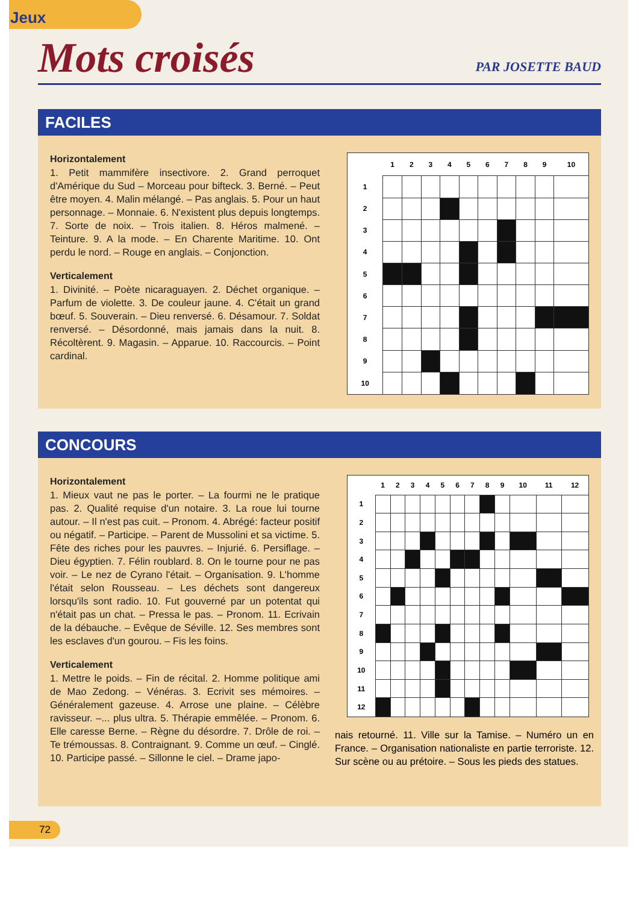Jeux
Mots croisés
PAR JOSETTE BAUD
FACILES
Horizontalement
1. Petit mammifère insectivore. 2. Grand perroquet d'Amérique du Sud – Morceau pour bifteck. 3. Berné. – Peut être moyen. 4. Malin mélangé. – Pas anglais. 5. Pour un haut personnage. – Monnaie. 6. N'existent plus depuis longtemps. 7. Sorte de noix. – Trois italien. 8. Héros malmené. – Teinture. 9. A la mode. – En Charente Maritime. 10. Ont perdu le nord. – Rouge en anglais. – Conjonction.
Verticalement
1. Divinité. – Poète nicaraguayen. 2. Déchet organique. – Parfum de violette. 3. De couleur jaune. 4. C'était un grand bœuf. 5. Souverain. – Dieu renversé. 6. Désamour. 7. Soldat renversé. – Désordonné, mais jamais dans la nuit. 8. Récoltèrent. 9. Magasin. – Apparue. 10. Raccourcis. – Point cardinal.
| | 1 | 2 | 3 | 4 | 5 | 6 | 7 | 8 | 9 | 10 |
| --- | --- | --- | --- | --- | --- | --- | --- | --- | --- | --- |
| 1 | | | | | | | | | | |
| 2 | | | | | | | | | | |
| 3 | | | | | | | | | | |
| 4 | | | | | | | | | | |
| 5 | | | | | | | | | | |
| 6 | | | | | | | | | | |
| 7 | | | | | | | | | | |
| 8 | | | | | | | | | | |
| 9 | | | | | | | | | | |
| 10 | | | | | | | | | | |
CONCOURS
Horizontalement
1. Mieux vaut ne pas le porter. – La fourmi ne le pratique pas. 2. Qualité requise d'un notaire. 3. La roue lui tourne autour. – Il n'est pas cuit. – Pronom. 4. Abrégé: facteur positif ou négatif. – Participe. – Parent de Mussolini et sa victime. 5. Fête des riches pour les pauvres. – Injurié. 6. Persiflage. – Dieu égyptien. 7. Félin roublard. 8. On le tourne pour ne pas voir. – Le nez de Cyrano l'était. – Organisation. 9. L'homme l'était selon Rousseau. – Les déchets sont dangereux lorsqu'ils sont radio. 10. Fut gouverné par un potentat qui n'était pas un chat. – Pressa le pas. – Pronom. 11. Ecrivain de la débauche. – Evêque de Séville. 12. Ses membres sont les esclaves d'un gourou. – Fis les foins.
Verticalement
1. Mettre le poids. – Fin de récital. 2. Homme politique ami de Mao Zedong. – Vénéras. 3. Ecrivit ses mémoires. – Généralement gazeuse. 4. Arrose une plaine. – Célèbre ravisseur. –... plus ultra. 5. Thérapie emmêlée. – Pronom. 6. Elle caresse Berne. – Règne du désordre. 7. Drôle de roi. – Te trémoussas. 8. Contraignant. 9. Comme un œuf. – Cinglé. 10. Participe passé. – Sillonne le ciel. – Drame japo-
| | 1 | 2 | 3 | 4 | 5 | 6 | 7 | 8 | 9 | 10 | 11 | 12 |
| --- | --- | --- | --- | --- | --- | --- | --- | --- | --- | --- | --- | --- |
| 1 | | | | | | | | | | | | |
| 2 | | | | | | | | | | | | |
| 3 | | | | | | | | | | | | |
| 4 | | | | | | | | | | | | |
| 5 | | | | | | | | | | | | |
| 6 | | | | | | | | | | | | |
| 7 | | | | | | | | | | | | |
| 8 | | | | | | | | | | | | |
| 9 | | | | | | | | | | | | |
| 10 | | | | | | | | | | | | |
| 11 | | | | | | | | | | | | |
| 12 | | | | | | | | | | | | |
nais retourné. 11. Ville sur la Tamise. – Numéro un en France. – Organisation nationaliste en partie terroriste. 12. Sur scène ou au prétoire. – Sous les pieds des statues.
72